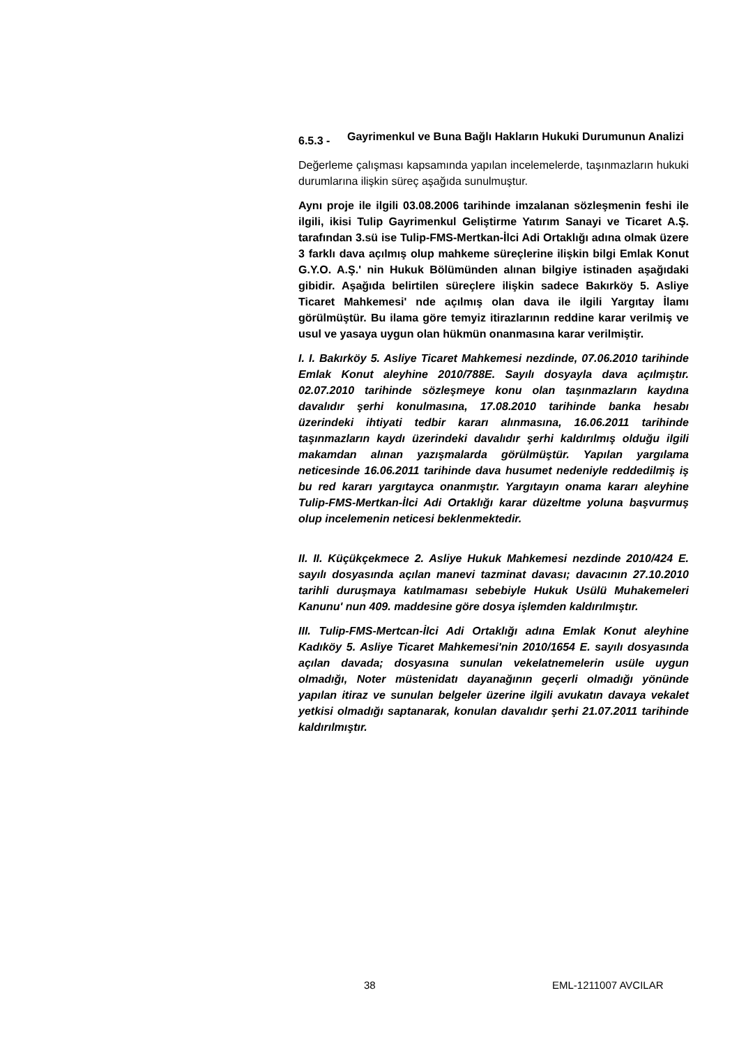6.5.3 -
Gayrimenkul ve Buna Bağlı Hakların Hukuki Durumunun Analizi
Değerleme çalışması kapsamında yapılan incelemelerde, taşınmazların hukuki durumlarına ilişkin süreç aşağıda sunulmuştur.
Aynı proje ile ilgili 03.08.2006 tarihinde imzalanan sözleşmenin feshi ile ilgili, ikisi Tulip Gayrimenkul Geliştirme Yatırım Sanayi ve Ticaret A.Ş. tarafından 3.sü ise Tulip-FMS-Mertkan-İlci Adi Ortaklığı adına olmak üzere 3 farklı dava açılmış olup mahkeme süreçlerine ilişkin bilgi Emlak Konut G.Y.O. A.Ş.' nin Hukuk Bölümünden alınan bilgiye istinaden aşağıdaki gibidir. Aşağıda belirtilen süreçlere ilişkin sadece Bakırköy 5. Asliye Ticaret Mahkemesi' nde açılmış olan dava ile ilgili Yargıtay İlamı görülmüştür. Bu ilama göre temyiz itirazlarının reddine karar verilmiş ve usul ve yasaya uygun olan hükmün onanmasına karar verilmiştir.
I. I. Bakırköy 5. Asliye Ticaret Mahkemesi nezdinde, 07.06.2010 tarihinde Emlak Konut aleyhine 2010/788E. Sayılı dosyayla dava açılmıştır. 02.07.2010 tarihinde sözleşmeye konu olan taşınmazların kaydına davalıdır şerhi konulmasına, 17.08.2010 tarihinde banka hesabı üzerindeki ihtiyati tedbir kararı alınmasına, 16.06.2011 tarihinde taşınmazların kaydı üzerindeki davalıdır şerhi kaldırılmış olduğu ilgili makamdan alınan yazışmalarda görülmüştür. Yapılan yargılama neticesinde 16.06.2011 tarihinde dava husumet nedeniyle reddedilmiş iş bu red kararı yargıtayca onanmıştır. Yargıtayın onama kararı aleyhine Tulip-FMS-Mertkan-İlci Adi Ortaklığı karar düzeltme yoluna başvurmuş olup incelemenin neticesi beklenmektedir.
II. II. Küçükçekmece 2. Asliye Hukuk Mahkemesi nezdinde 2010/424 E. sayılı dosyasında açılan manevi tazminat davası; davacının 27.10.2010 tarihli duruşmaya katılmaması sebebiyle Hukuk Usülü Muhakemeleri Kanunu' nun 409. maddesine göre dosya işlemden kaldırılmıştır.
III. Tulip-FMS-Mertcan-İlci Adi Ortaklığı adına Emlak Konut aleyhine Kadıköy 5. Asliye Ticaret Mahkemesi'nin 2010/1654 E. sayılı dosyasında açılan davada; dosyasına sunulan vekelatnemelerin usüle uygun olmadığı, Noter müstenidatı dayanağının geçerli olmadığı yönünde yapılan itiraz ve sunulan belgeler üzerine ilgili avukatın davaya vekalet yetkisi olmadığı saptanarak, konulan davalıdır şerhi 21.07.2011 tarihinde kaldırılmıştır.
38 EML-1211007 AVCILAR